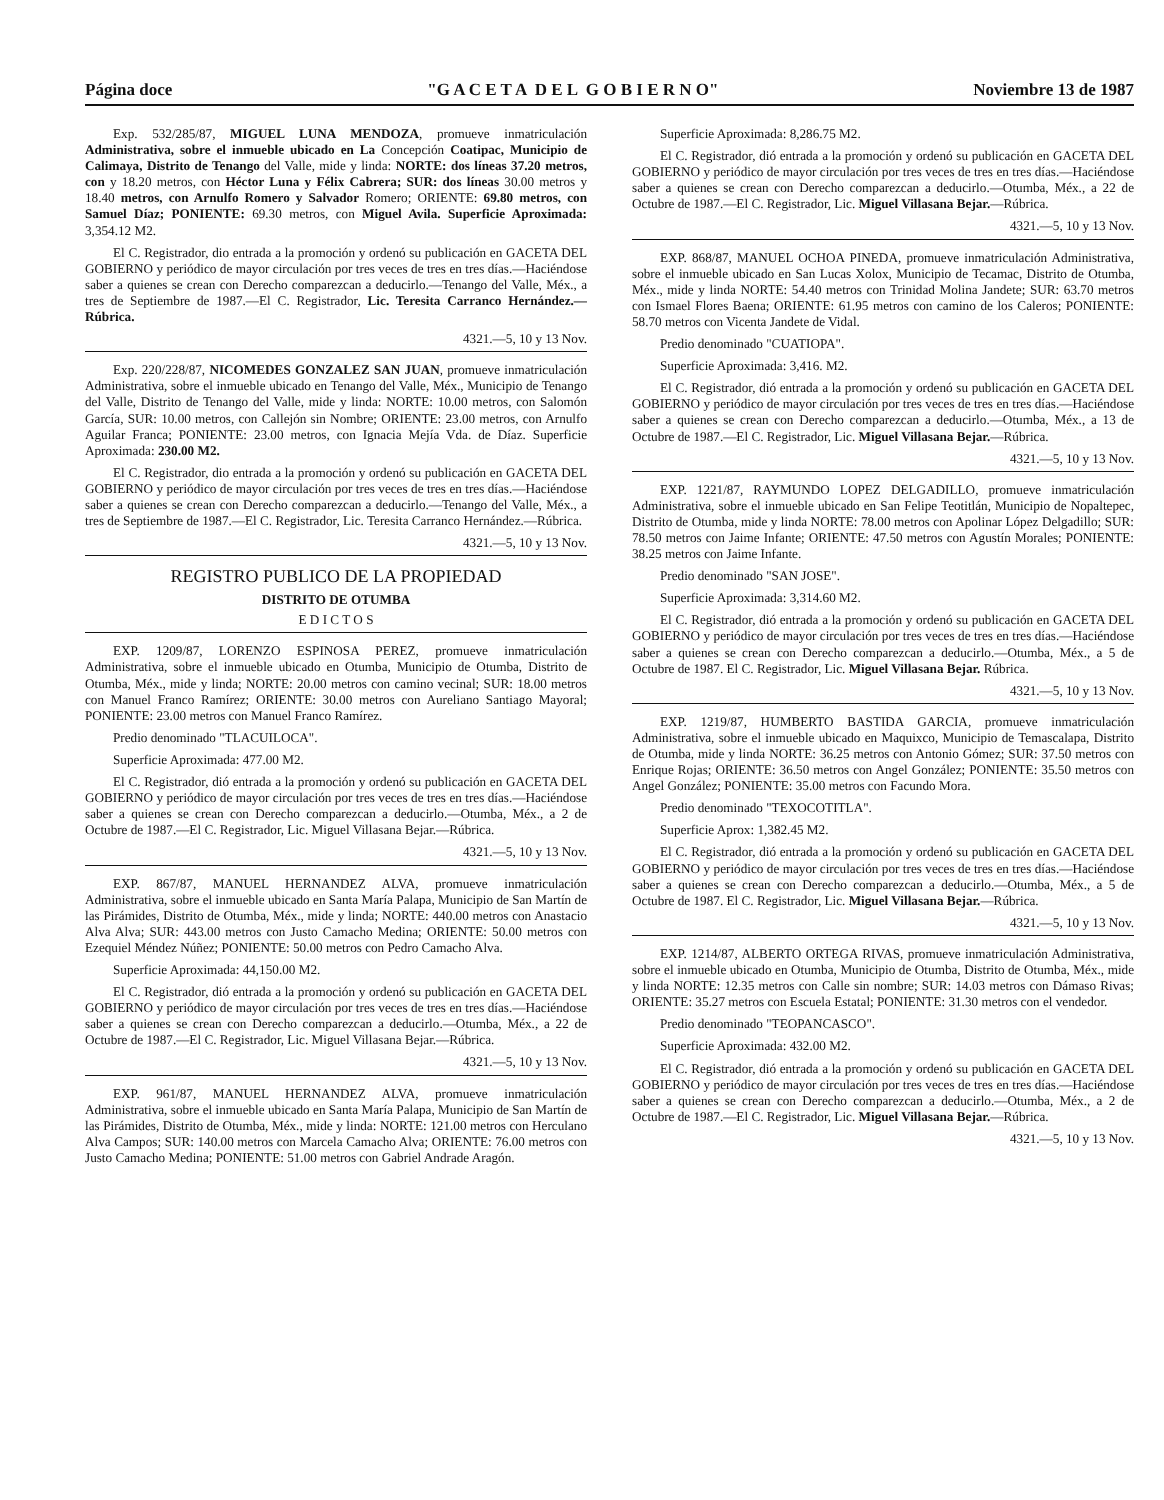Página doce "G A C E T A D E L G O B I E R N O" Noviembre 13 de 1987
Exp. 532/285/87, MIGUEL LUNA MENDOZA, promueve inmatriculación Administrativa, sobre el inmueble ubicado en La Concepción Coatipac, Municipio de Calimaya, Distrito de Tenango del Valle, mide y linda: NORTE: dos líneas 37.20 metros, con y 18.20 metros, con Héctor Luna y Félix Cabrera; SUR: dos líneas 30.00 metros y 18.40 metros, con Arnulfo Romero y Salvador Romero; ORIENTE: 69.80 metros, con Samuel Díaz; PONIENTE: 69.30 metros, con Miguel Avila. Superficie Aproximada: 3,354.12 M2.
El C. Registrador, dio entrada a la promoción y ordenó su publicación en GACETA DEL GOBIERNO y periódico de mayor circulación por tres veces de tres en tres días.—Haciéndose saber a quienes se crean con Derecho comparezcan a deducirlo.—Tenango del Valle, Méx., a tres de Septiembre de 1987.—El C. Registrador, Lic. Teresita Carranco Hernández.—Rúbrica.
4321.—5, 10 y 13 Nov.
Exp. 220/228/87, NICOMEDES GONZALEZ SAN JUAN, promueve inmatriculación Administrativa, sobre el inmueble ubicado en Tenango del Valle, Méx., Municipio de Tenango del Valle, Distrito de Tenango del Valle, mide y linda: NORTE: 10.00 metros, con Salomón García, SUR: 10.00 metros, con Callejón sin Nombre; ORIENTE: 23.00 metros, con Arnulfo Aguilar Franca; PONIENTE: 23.00 metros, con Ignacia Mejía Vda. de Díaz. Superficie Aproximada: 230.00 M2.
El C. Registrador, dio entrada a la promoción y ordenó su publicación en GACETA DEL GOBIERNO y periódico de mayor circulación por tres veces de tres en tres días.—Haciéndose saber a quienes se crean con Derecho comparezcan a deducirlo.—Tenango del Valle, Méx., a tres de Septiembre de 1987.—El C. Registrador, Lic. Teresita Carranco Hernández.—Rúbrica.
4321.—5, 10 y 13 Nov.
REGISTRO PUBLICO DE LA PROPIEDAD
DISTRITO DE OTUMBA
E D I C T O S
EXP. 1209/87, LORENZO ESPINOSA PEREZ, promueve inmatriculación Administrativa, sobre el inmueble ubicado en Otumba, Municipio de Otumba, Distrito de Otumba, Méx., mide y linda; NORTE: 20.00 metros con camino vecinal; SUR: 18.00 metros con Manuel Franco Ramírez; ORIENTE: 30.00 metros con Aureliano Santiago Mayoral; PONIENTE: 23.00 metros con Manuel Franco Ramírez.
Predio denominado "TLACUILOCA".
Superficie Aproximada: 477.00 M2.
El C. Registrador, dió entrada a la promoción y ordenó su publicación en GACETA DEL GOBIERNO y periódico de mayor circulación por tres veces de tres en tres días.—Haciéndose saber a quienes se crean con Derecho comparezcan a deducirlo.—Otumba, Méx., a 2 de Octubre de 1987.—El C. Registrador, Lic. Miguel Villasana Bejar.—Rúbrica.
4321.—5, 10 y 13 Nov.
EXP. 867/87, MANUEL HERNANDEZ ALVA, promueve inmatriculación Administrativa, sobre el inmueble ubicado en Santa María Palapa, Municipio de San Martín de las Pirámides, Distrito de Otumba, Méx., mide y linda; NORTE: 440.00 metros con Anastacio Alva Alva; SUR: 443.00 metros con Justo Camacho Medina; ORIENTE: 50.00 metros con Ezequiel Méndez Núñez; PONIENTE: 50.00 metros con Pedro Camacho Alva.
Superficie Aproximada: 44,150.00 M2.
El C. Registrador, dió entrada a la promoción y ordenó su publicación en GACETA DEL GOBIERNO y periódico de mayor circulación por tres veces de tres en tres días.—Haciéndose saber a quienes se crean con Derecho comparezcan a deducirlo.—Otumba, Méx., a 22 de Octubre de 1987.—El C. Registrador, Lic. Miguel Villasana Bejar.—Rúbrica.
4321.—5, 10 y 13 Nov.
EXP. 961/87, MANUEL HERNANDEZ ALVA, promueve inmatriculación Administrativa, sobre el inmueble ubicado en Santa María Palapa, Municipio de San Martín de las Pirámides, Distrito de Otumba, Méx., mide y linda: NORTE: 121.00 metros con Herculano Alva Campos; SUR: 140.00 metros con Marcela Camacho Alva; ORIENTE: 76.00 metros con Justo Camacho Medina; PONIENTE: 51.00 metros con Gabriel Andrade Aragón.
Superficie Aproximada: 8,286.75 M2.
El C. Registrador, dió entrada a la promoción y ordenó su publicación en GACETA DEL GOBIERNO y periódico de mayor circulación por tres veces de tres en tres días.—Haciéndose saber a quienes se crean con Derecho comparezcan a deducirlo.—Otumba, Méx., a 22 de Octubre de 1987.—El C. Registrador, Lic. Miguel Villasana Bejar.—Rúbrica.
4321.—5, 10 y 13 Nov.
EXP. 868/87, MANUEL OCHOA PINEDA, promueve inmatriculación Administrativa, sobre el inmueble ubicado en San Lucas Xolox, Municipio de Tecamac, Distrito de Otumba, Méx., mide y linda NORTE: 54.40 metros con Trinidad Molina Jandete; SUR: 63.70 metros con Ismael Flores Baena; ORIENTE: 61.95 metros con camino de los Caleros; PONIENTE: 58.70 metros con Vicenta Jandete de Vidal.
Predio denominado "CUATIOPA".
Superficie Aproximada: 3,416. M2.
El C. Registrador, dió entrada a la promoción y ordenó su publicación en GACETA DEL GOBIERNO y periódico de mayor circulación por tres veces de tres en tres días.—Haciéndose saber a quienes se crean con Derecho comparezcan a deducirlo.—Otumba, Méx., a 13 de Octubre de 1987.—El C. Registrador, Lic. Miguel Villasana Bejar.—Rúbrica.
4321.—5, 10 y 13 Nov.
EXP. 1221/87, RAYMUNDO LOPEZ DELGADILLO, promueve inmatriculación Administrativa, sobre el inmueble ubicado en San Felipe Teotitlán, Municipio de Nopaltepec, Distrito de Otumba, mide y linda NORTE: 78.00 metros con Apolinar López Delgadillo; SUR: 78.50 metros con Jaime Infante; ORIENTE: 47.50 metros con Agustín Morales; PONIENTE: 38.25 metros con Jaime Infante.
Predio denominado "SAN JOSE".
Superficie Aproximada: 3,314.60 M2.
El C. Registrador, dió entrada a la promoción y ordenó su publicación en GACETA DEL GOBIERNO y periódico de mayor circulación por tres veces de tres en tres días.—Haciéndose saber a quienes se crean con Derecho comparezcan a deducirlo.—Otumba, Méx., a 5 de Octubre de 1987. El C. Registrador, Lic. Miguel Villasana Bejar. Rúbrica.
4321.—5, 10 y 13 Nov.
EXP. 1219/87, HUMBERTO BASTIDA GARCIA, promueve inmatriculación Administrativa, sobre el inmueble ubicado en Maquixco, Municipio de Temascalapa, Distrito de Otumba, mide y linda NORTE: 36.25 metros con Antonio Gómez; SUR: 37.50 metros con Enrique Rojas; ORIENTE: 36.50 metros con Angel González; PONIENTE: 35.50 metros con Angel González; PONIENTE: 35.00 metros con Facundo Mora.
Predio denominado "TEXOCOTITLA".
Superficie Aprox: 1,382.45 M2.
El C. Registrador, dió entrada a la promoción y ordenó su publicación en GACETA DEL GOBIERNO y periódico de mayor circulación por tres veces de tres en tres días.—Haciéndose saber a quienes se crean con Derecho comparezcan a deducirlo.—Otumba, Méx., a 5 de Octubre de 1987. El C. Registrador, Lic. Miguel Villasana Bejar.—Rúbrica.
4321.—5, 10 y 13 Nov.
EXP. 1214/87, ALBERTO ORTEGA RIVAS, promueve inmatriculación Administrativa, sobre el inmueble ubicado en Otumba, Municipio de Otumba, Distrito de Otumba, Méx., mide y linda NORTE: 12.35 metros con Calle sin nombre; SUR: 14.03 metros con Dámaso Rivas; ORIENTE: 35.27 metros con Escuela Estatal; PONIENTE: 31.30 metros con el vendedor.
Predio denominado "TEOPANCASCO".
Superficie Aproximada: 432.00 M2.
El C. Registrador, dió entrada a la promoción y ordenó su publicación en GACETA DEL GOBIERNO y periódico de mayor circulación por tres veces de tres en tres días.—Haciéndose saber a quienes se crean con Derecho comparezcan a deducirlo.—Otumba, Méx., a 2 de Octubre de 1987.—El C. Registrador, Lic. Miguel Villasana Bejar.—Rúbrica.
4321.—5, 10 y 13 Nov.